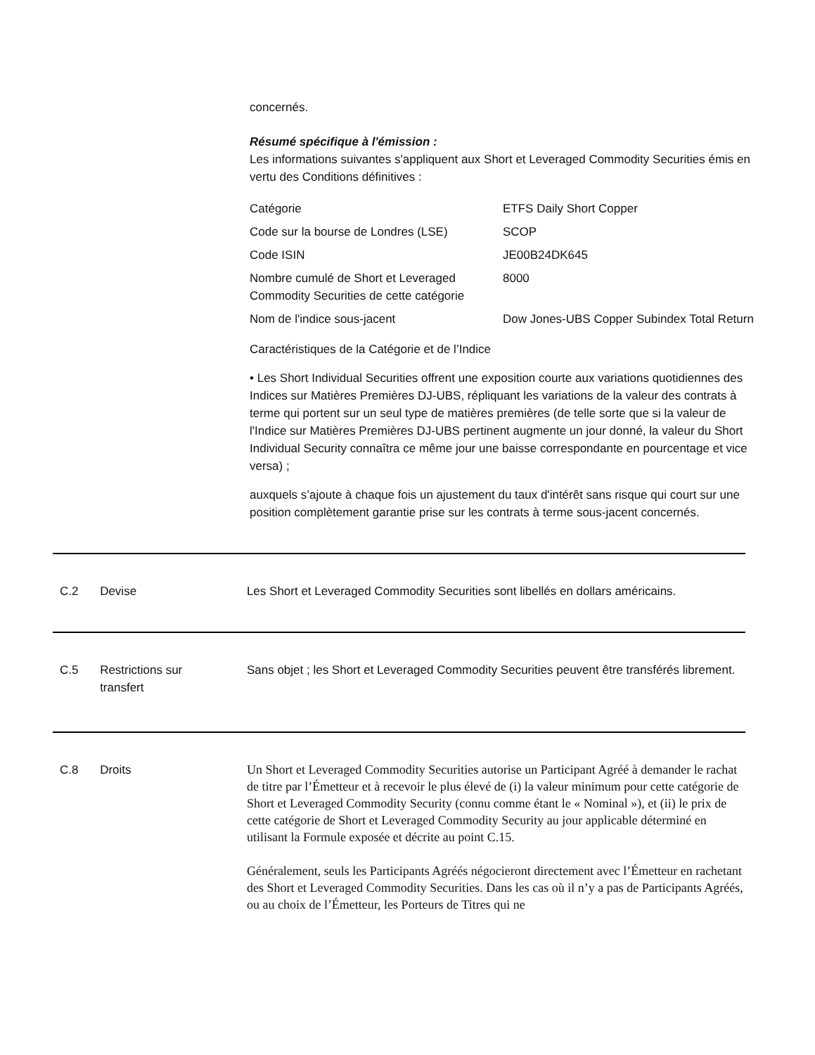concernés.
Résumé spécifique à l'émission :
Les informations suivantes s'appliquent aux Short et Leveraged Commodity Securities émis en vertu des Conditions définitives :
| Catégorie | ETFS Daily Short Copper |
| Code sur la bourse de Londres (LSE) | SCOP |
| Code ISIN | JE00B24DK645 |
| Nombre cumulé de Short et Leveraged Commodity Securities de cette catégorie | 8000 |
| Nom de l'indice sous-jacent | Dow Jones-UBS Copper Subindex Total Return |
Caractéristiques de la Catégorie et de l’Indice
• Les Short Individual Securities offrent une exposition courte aux variations quotidiennes des Indices sur Matières Premières DJ-UBS, répliquant les variations de la valeur des contrats à terme qui portent sur un seul type de matières premières (de telle sorte que si la valeur de l'Indice sur Matières Premières DJ-UBS pertinent augmente un jour donné, la valeur du Short Individual Security connaîtra ce même jour une baisse correspondante en pourcentage et vice versa) ;
auxquels s’ajoute à chaque fois un ajustement du taux d'intérêt sans risque qui court sur une position complètement garantie prise sur les contrats à terme sous-jacent concernés.
C.2 Devise Les Short et Leveraged Commodity Securities sont libellés en dollars américains.
C.5 Restrictions sur
transfert
Sans objet ; les Short et Leveraged Commodity Securities peuvent être transférés librement.
C.8 Droits
Un Short et Leveraged Commodity Securities autorise un Participant Agréé à demander le rachat de titre par l’Émetteur et à recevoir le plus élevé de (i) la valeur minimum pour cette catégorie de Short et Leveraged Commodity Security (connu comme étant le « Nominal »), et (ii) le prix de cette catégorie de Short et Leveraged Commodity Security au jour applicable déterminé en utilisant la Formule exposée et décrite au point C.15.
Généralement, seuls les Participants Agréés négocieront directement avec l’Émetteur en rachetant des Short et Leveraged Commodity Securities. Dans les cas où il n’y a pas de Participants Agréés, ou au choix de l’Émetteur, les Porteurs de Titres qui ne